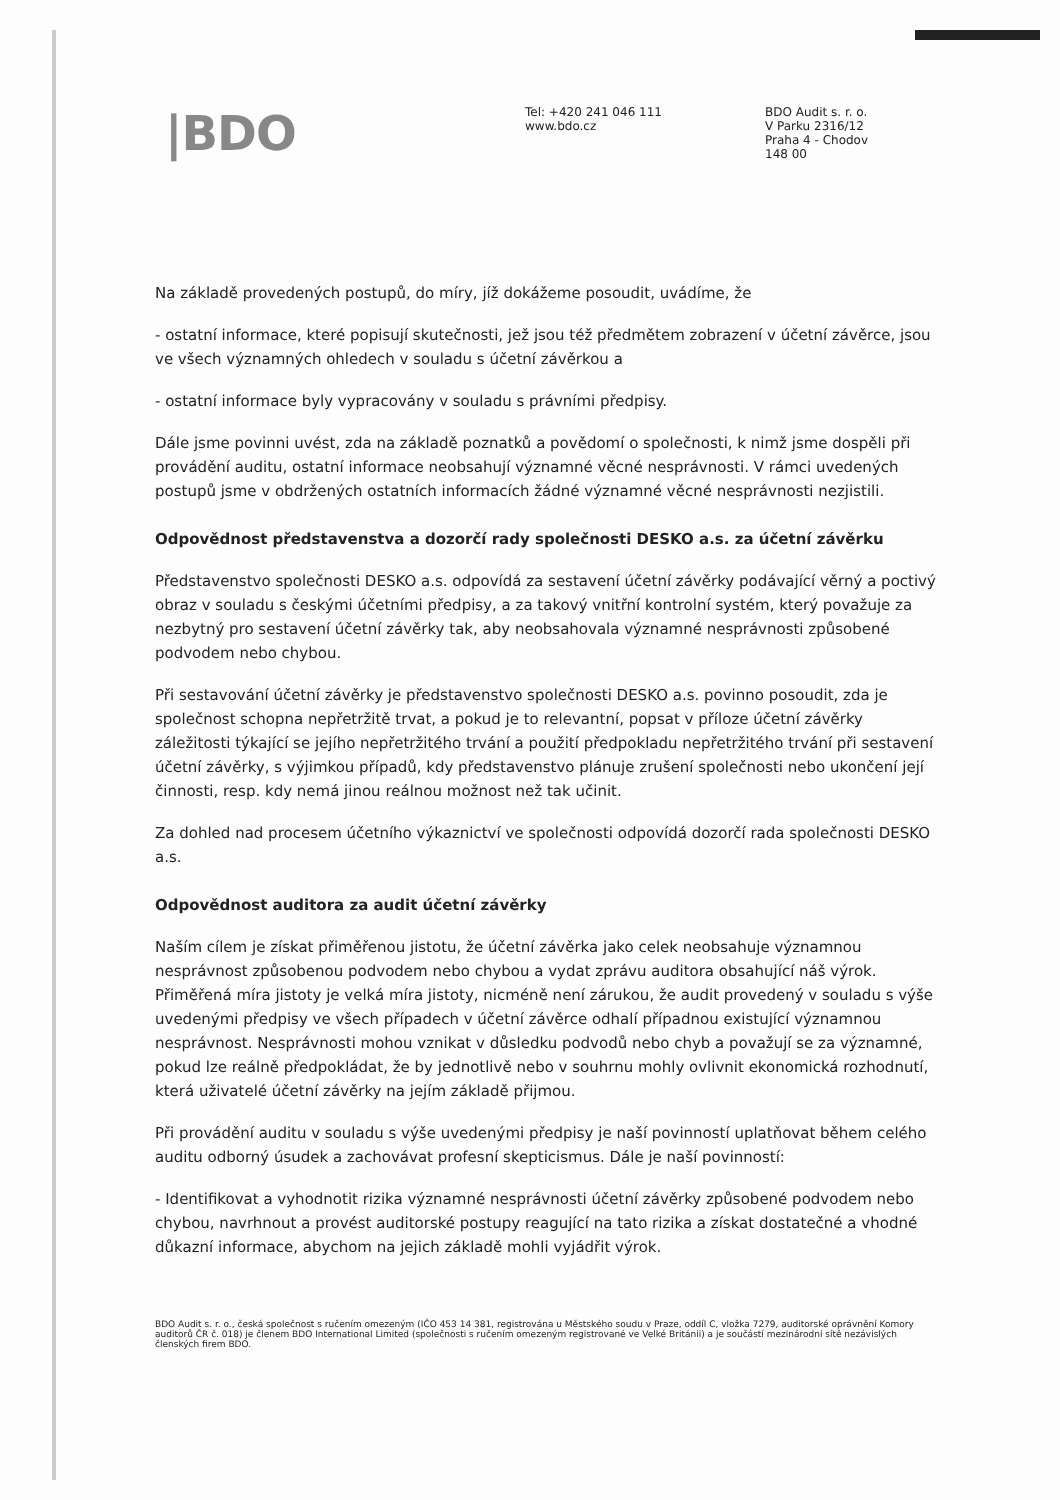|BDO
Tel: +420 241 046 111
www.bdo.cz
BDO Audit s. r. o.
V Parku 2316/12
Praha 4 - Chodov
148 00
Na základě provedených postupů, do míry, jíž dokážeme posoudit, uvádíme, že
- ostatní informace, které popisují skutečnosti, jež jsou též předmětem zobrazení v účetní závěrce, jsou ve všech významných ohledech v souladu s účetní závěrkou a
- ostatní informace byly vypracovány v souladu s právními předpisy.
Dále jsme povinni uvést, zda na základě poznatků a povědomí o společnosti, k nimž jsme dospěli při provádění auditu, ostatní informace neobsahují významné věcné nesprávnosti. V rámci uvedených postupů jsme v obdržených ostatních informacích žádné významné věcné nesprávnosti nezjistili.
Odpovědnost představenstva a dozorčí rady společnosti DESKO a.s. za účetní závěrku
Představenstvo společnosti DESKO a.s. odpovídá za sestavení účetní závěrky podávající věrný a poctivý obraz v souladu s českými účetními předpisy, a za takový vnitřní kontrolní systém, který považuje za nezbytný pro sestavení účetní závěrky tak, aby neobsahovala významné nesprávnosti způsobené podvodem nebo chybou.
Při sestavování účetní závěrky je představenstvo společnosti DESKO a.s. povinno posoudit, zda je společnost schopna nepřetržitě trvat, a pokud je to relevantní, popsat v příloze účetní závěrky záležitosti týkající se jejího nepřetržitého trvání a použití předpokladu nepřetržitého trvání při sestavení účetní závěrky, s výjimkou případů, kdy představenstvo plánuje zrušení společnosti nebo ukončení její činnosti, resp. kdy nemá jinou reálnou možnost než tak učinit.
Za dohled nad procesem účetního výkaznictví ve společnosti odpovídá dozorčí rada společnosti DESKO a.s.
Odpovědnost auditora za audit účetní závěrky
Naším cílem je získat přiměřenou jistotu, že účetní závěrka jako celek neobsahuje významnou nesprávnost způsobenou podvodem nebo chybou a vydat zprávu auditora obsahující náš výrok. Přiměřená míra jistoty je velká míra jistoty, nicméně není zárukou, že audit provedený v souladu s výše uvedenými předpisy ve všech případech v účetní závěrce odhalí případnou existující významnou nesprávnost. Nesprávnosti mohou vznikat v důsledku podvodů nebo chyb a považují se za významné, pokud lze reálně předpokládat, že by jednotlivě nebo v souhrnu mohly ovlivnit ekonomická rozhodnutí, která uživatelé účetní závěrky na jejím základě přijmou.
Při provádění auditu v souladu s výše uvedenými předpisy je naší povinností uplatňovat během celého auditu odborný úsudek a zachovávat profesní skepticismus. Dále je naší povinností:
- Identifikovat a vyhodnotit rizika významné nesprávnosti účetní závěrky způsobené podvodem nebo chybou, navrhnout a provést auditorské postupy reagující na tato rizika a získat dostatečné a vhodné důkazní informace, abychom na jejich základě mohli vyjádřit výrok.
BDO Audit s. r. o., česká společnost s ručením omezeným (IČO 453 14 381, registrována u Městského soudu v Praze, oddíl C, vložka 7279, auditorské oprávnění Komory auditorů ČR č. 018) je členem BDO International Limited (společnosti s ručením omezeným registrované ve Velké Británii) a je součástí mezinárodní sítě nezávislých členských firem BDO.